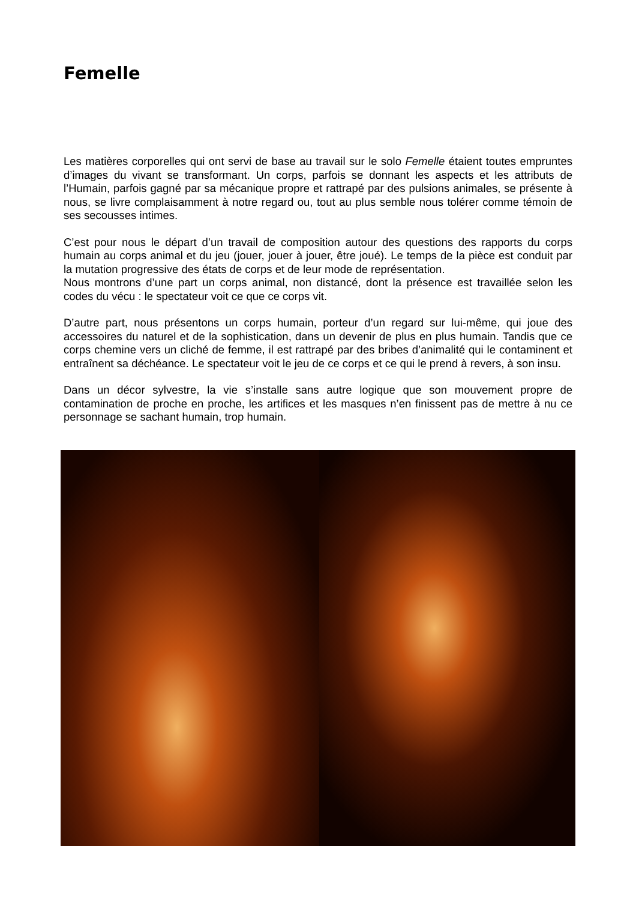Femelle
Les matières corporelles qui ont servi de base au travail sur le solo Femelle étaient toutes empruntes d’images du vivant se transformant. Un corps, parfois se donnant les aspects et les attributs de l’Humain, parfois gagné par sa mécanique propre et rattrapé par des pulsions animales, se présente à nous, se livre complaisamment à notre regard ou, tout au plus semble nous tolérer comme témoin de ses secousses intimes.
C’est pour nous le départ d’un travail de composition autour des questions des rapports du corps humain au corps animal et du jeu (jouer, jouer à jouer, être joué). Le temps de la pièce est conduit par la mutation progressive des états de corps et de leur mode de représentation.
Nous montrons d’une part un corps animal, non distancé, dont la présence est travaillée selon les codes du vécu : le spectateur voit ce que ce corps vit.
D’autre part, nous présentons un corps humain, porteur d’un regard sur lui-même, qui joue des accessoires du naturel et de la sophistication, dans un devenir de plus en plus humain. Tandis que ce corps chemine vers un cliché de femme, il est rattrapé par des bribes d’animalité qui le contaminent et entraînent sa déchéance. Le spectateur voit le jeu de ce corps et ce qui le prend à revers, à son insu.
Dans un décor sylvestre, la vie s’installe sans autre logique que son mouvement propre de contamination de proche en proche, les artifices et les masques n’en finissent pas de mettre à nu ce personnage se sachant humain, trop humain.